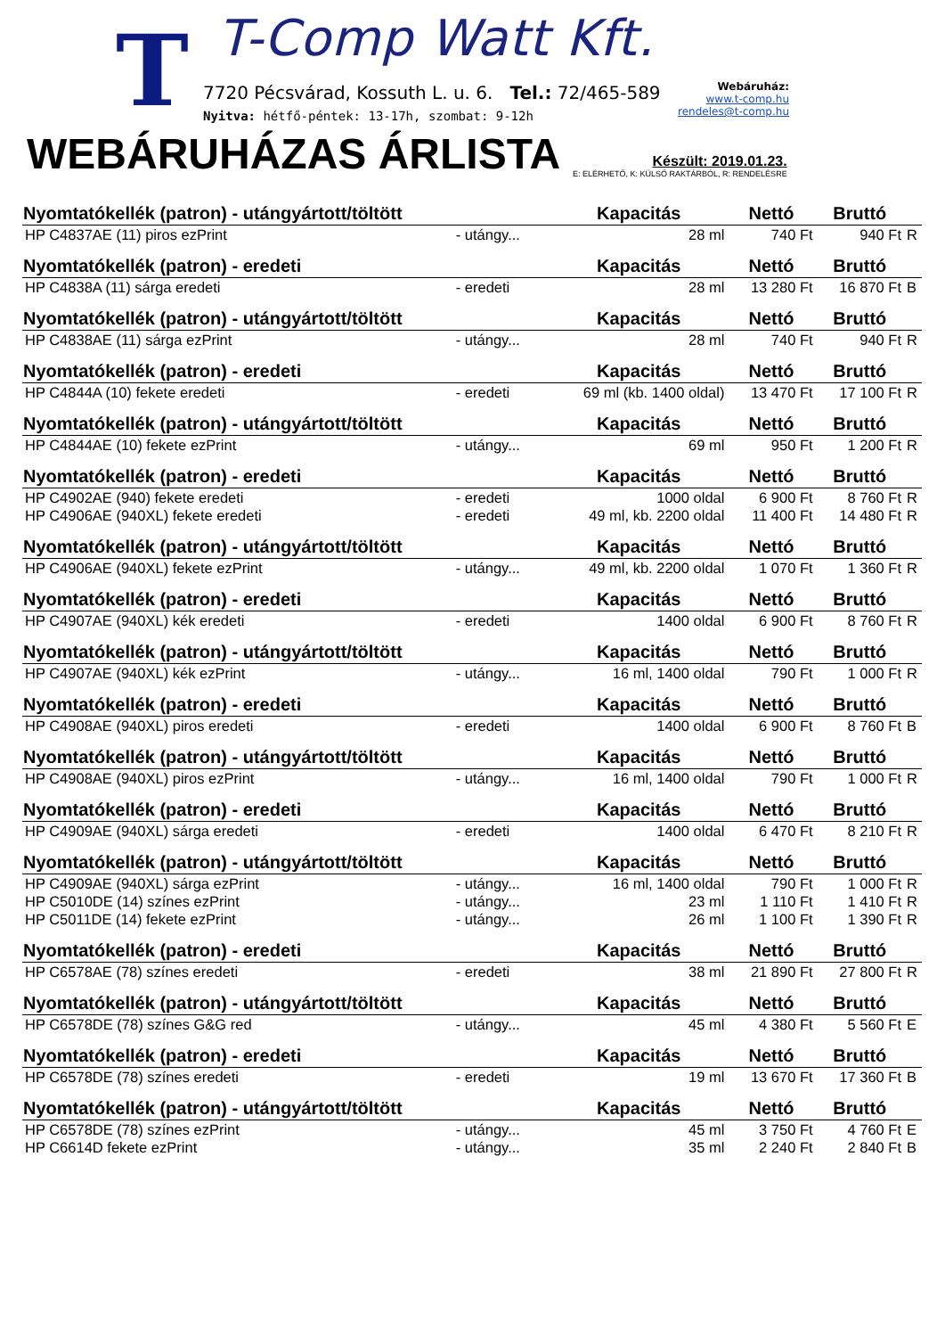T T-Comp Watt Kft.
7720 Pécsvárad, Kossuth L. u. 6. Tel.: 72/465-589
Nyitva: hétfő-péntek: 13-17h, szombat: 9-12h
Webáruház:
www.t-comp.hu
rendeles@t-comp.hu
WEBÁRUHÁZAS ÁRLISTA
Készült: 2019.01.23.
E: ELÉRHETŐ, K: KÜLSŐ RAKTÁRBÓL, R: RENDELÉSRE
| Nyomtatókellék (patron) - utángyártott/töltött | | Kapacitás | Nettó | Bruttó | |
| --- | --- | --- | --- | --- | --- |
| HP C4837AE (11) piros ezPrint | - utángy... | 28 ml | 740 Ft | 940 Ft | R |
| Nyomtatókellék (patron) - eredeti | | Kapacitás | Nettó | Bruttó | |
| HP C4838A (11) sárga eredeti | - eredeti | 28 ml | 13 280 Ft | 16 870 Ft | B |
| Nyomtatókellék (patron) - utángyártott/töltött | | Kapacitás | Nettó | Bruttó | |
| HP C4838AE (11) sárga ezPrint | - utángy... | 28 ml | 740 Ft | 940 Ft | R |
| Nyomtatókellék (patron) - eredeti | | Kapacitás | Nettó | Bruttó | |
| HP C4844A (10) fekete eredeti | - eredeti | 69 ml (kb. 1400 oldal) | 13 470 Ft | 17 100 Ft | R |
| Nyomtatókellék (patron) - utángyártott/töltött | | Kapacitás | Nettó | Bruttó | |
| HP C4844AE (10) fekete ezPrint | - utángy... | 69 ml | 950 Ft | 1 200 Ft | R |
| Nyomtatókellék (patron) - eredeti | | Kapacitás | Nettó | Bruttó | |
| HP C4902AE (940) fekete eredeti | - eredeti | 1000 oldal | 6 900 Ft | 8 760 Ft | R |
| HP C4906AE (940XL) fekete eredeti | - eredeti | 49 ml, kb. 2200 oldal | 11 400 Ft | 14 480 Ft | R |
| Nyomtatókellék (patron) - utángyártott/töltött | | Kapacitás | Nettó | Bruttó | |
| HP C4906AE (940XL) fekete ezPrint | - utángy... | 49 ml, kb. 2200 oldal | 1 070 Ft | 1 360 Ft | R |
| Nyomtatókellék (patron) - eredeti | | Kapacitás | Nettó | Bruttó | |
| HP C4907AE (940XL) kék eredeti | - eredeti | 1400 oldal | 6 900 Ft | 8 760 Ft | R |
| Nyomtatókellék (patron) - utángyártott/töltött | | Kapacitás | Nettó | Bruttó | |
| HP C4907AE (940XL) kék ezPrint | - utángy... | 16 ml, 1400 oldal | 790 Ft | 1 000 Ft | R |
| Nyomtatókellék (patron) - eredeti | | Kapacitás | Nettó | Bruttó | |
| HP C4908AE (940XL) piros eredeti | - eredeti | 1400 oldal | 6 900 Ft | 8 760 Ft | B |
| Nyomtatókellék (patron) - utángyártott/töltött | | Kapacitás | Nettó | Bruttó | |
| HP C4908AE (940XL) piros ezPrint | - utángy... | 16 ml, 1400 oldal | 790 Ft | 1 000 Ft | R |
| Nyomtatókellék (patron) - eredeti | | Kapacitás | Nettó | Bruttó | |
| HP C4909AE (940XL) sárga eredeti | - eredeti | 1400 oldal | 6 470 Ft | 8 210 Ft | R |
| Nyomtatókellék (patron) - utángyártott/töltött | | Kapacitás | Nettó | Bruttó | |
| HP C4909AE (940XL) sárga ezPrint | - utángy... | 16 ml, 1400 oldal | 790 Ft | 1 000 Ft | R |
| HP C5010DE (14) színes ezPrint | - utángy... | 23 ml | 1 110 Ft | 1 410 Ft | R |
| HP C5011DE (14) fekete ezPrint | - utángy... | 26 ml | 1 100 Ft | 1 390 Ft | R |
| Nyomtatókellék (patron) - eredeti | | Kapacitás | Nettó | Bruttó | |
| HP C6578AE (78) színes eredeti | - eredeti | 38 ml | 21 890 Ft | 27 800 Ft | R |
| Nyomtatókellék (patron) - utángyártott/töltött | | Kapacitás | Nettó | Bruttó | |
| HP C6578DE (78) színes G&G red | - utángy... | 45 ml | 4 380 Ft | 5 560 Ft | E |
| Nyomtatókellék (patron) - eredeti | | Kapacitás | Nettó | Bruttó | |
| HP C6578DE (78) színes eredeti | - eredeti | 19 ml | 13 670 Ft | 17 360 Ft | B |
| Nyomtatókellék (patron) - utángyártott/töltött | | Kapacitás | Nettó | Bruttó | |
| HP C6578DE (78) színes ezPrint | - utángy... | 45 ml | 3 750 Ft | 4 760 Ft | E |
| HP C6614D fekete ezPrint | - utángy... | 35 ml | 2 240 Ft | 2 840 Ft | B |